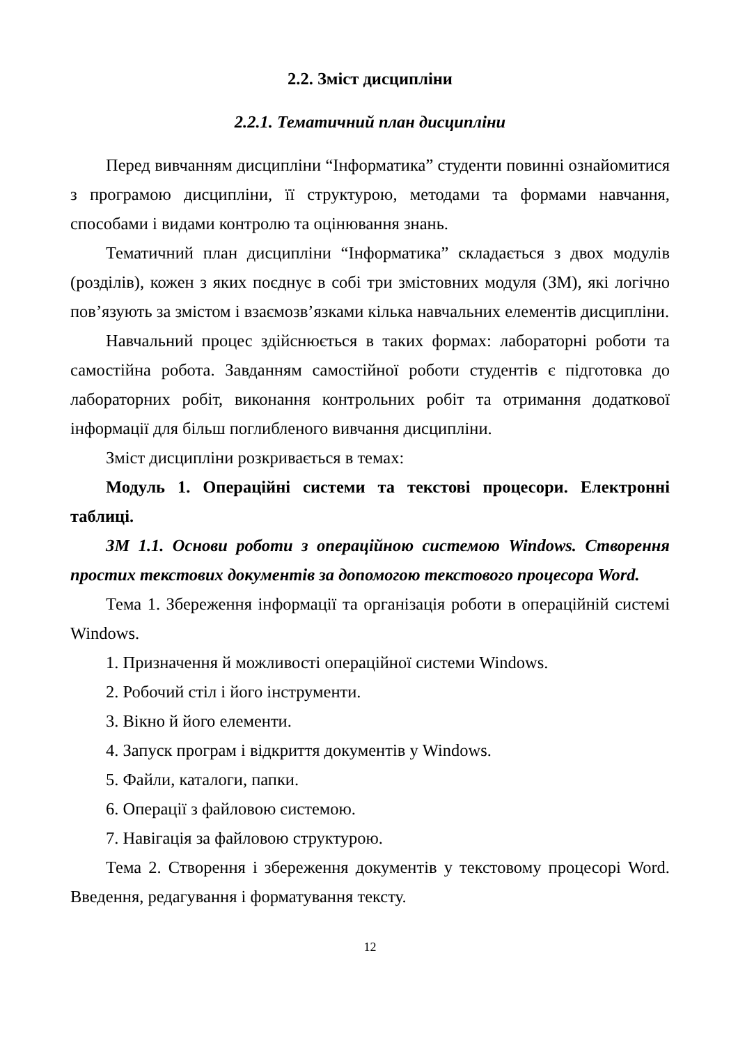2.2. Зміст дисципліни
2.2.1. Тематичний план дисципліни
Перед вивчанням дисципліни “Інформатика” студенти повинні ознайомитися з програмою дисципліни, її структурою, методами та формами навчання, способами і видами контролю та оцінювання знань.
Тематичний план дисципліни “Інформатика” складається з двох модулів (розділів), кожен з яких поєднує в собі три змістовних модуля (ЗМ), які логічно пов’язують за змістом і взаємозв’язками кілька навчальних елементів дисципліни.
Навчальний процес здійснюється в таких формах: лабораторні роботи та самостійна робота. Завданням самостійної роботи студентів є підготовка до лабораторних робіт, виконання контрольних робіт та отримання додаткової інформації для більш поглибленого вивчання дисципліни.
Зміст дисципліни розкривається в темах:
Модуль 1. Операційні системи та текстові процесори. Електронні таблиці.
ЗМ 1.1. Основи роботи з операційною системою Windows. Створення простих текстових документів за допомогою текстового процесора Word.
Тема 1. Збереження інформації та організація роботи в операційній системі Windows.
1. Призначення й можливості операційної системи Windows.
2. Робочий стіл і його інструменти.
3. Вікно й його елементи.
4. Запуск програм і відкриття документів у Windows.
5. Файли, каталоги, папки.
6. Операції з файловою системою.
7. Навігація за файловою структурою.
Тема 2. Створення і збереження документів у текстовому процесорі Word. Введення, редагування і форматування тексту.
12